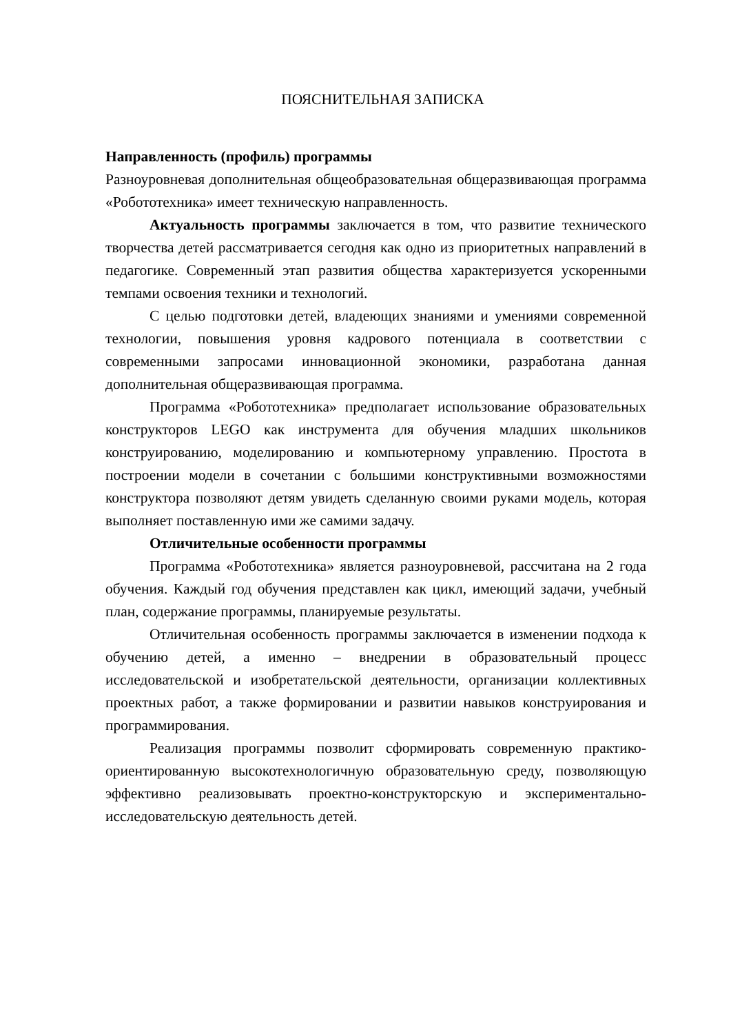ПОЯСНИТЕЛЬНАЯ ЗАПИСКА
Направленность (профиль) программы
Разноуровневая дополнительная общеобразовательная общеразвивающая программа «Робототехника» имеет техническую направленность.
Актуальность программы заключается в том, что развитие технического творчества детей рассматривается сегодня как одно из приоритетных направлений в педагогике. Современный этап развития общества характеризуется ускоренными темпами освоения техники и технологий.
С целью подготовки детей, владеющих знаниями и умениями современной технологии, повышения уровня кадрового потенциала в соответствии с современными запросами инновационной экономики, разработана данная дополнительная общеразвивающая программа.
Программа «Робототехника» предполагает использование образовательных конструкторов LEGO как инструмента для обучения младших школьников конструированию, моделированию и компьютерному управлению. Простота в построении модели в сочетании с большими конструктивными возможностями конструктора позволяют детям увидеть сделанную своими руками модель, которая выполняет поставленную ими же самими задачу.
Отличительные особенности программы
Программа «Робототехника» является разноуровневой, рассчитана на 2 года обучения. Каждый год обучения представлен как цикл, имеющий задачи, учебный план, содержание программы, планируемые результаты.
Отличительная особенность программы заключается в изменении подхода к обучению детей, а именно – внедрении в образовательный процесс исследовательской и изобретательской деятельности, организации коллективных проектных работ, а также формировании и развитии навыков конструирования и программирования.
Реализация программы позволит сформировать современную практико-ориентированную высокотехнологичную образовательную среду, позволяющую эффективно реализовывать проектно-конструкторскую и экспериментально-исследовательскую деятельность детей.